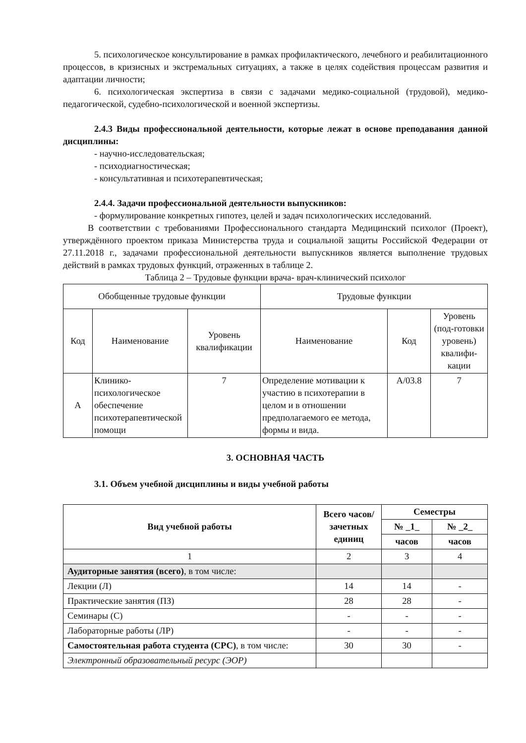5. психологическое консультирование в рамках профилактического, лечебного и реабилитационного процессов, в кризисных и экстремальных ситуациях, а также в целях содействия процессам развития и адаптации личности;
6. психологическая экспертиза в связи с задачами медико-социальной (трудовой), медико-педагогической, судебно-психологической и военной экспертизы.
2.4.3 Виды профессиональной деятельности, которые лежат в основе преподавания данной дисциплины:
- научно-исследовательская;
- психодиагностическая;
- консультативная и психотерапевтическая;
2.4.4. Задачи профессиональной деятельности выпускников:
- формулирование конкретных гипотез, целей и задач психологических исследований.
В соответствии с требованиями Профессионального стандарта Медицинский психолог (Проект), утверждённого проектом приказа Министерства труда и социальной защиты Российской Федерации от 27.11.2018 г., задачами профессиональной деятельности выпускников является выполнение трудовых действий в рамках трудовых функций, отраженных в таблице 2.
Таблица 2 – Трудовые функции врача- врач-клинический психолог
| Обобщенные трудовые функции | | | Трудовые функции | | |
| Код | Наименование | Уровень квалификации | Наименование | Код | Уровень (под-готовки уровень) квалифи-кации |
| А | Клинико-психологическое обеспечение психотерапевтической помощи | 7 | Определение мотивации к участию в психотерапии в целом и в отношении предполагаемого ее метода, формы и вида. | А/03.8 | 7 |
3. ОСНОВНАЯ ЧАСТЬ
3.1. Объем учебной дисциплины и виды учебной работы
| Вид учебной работы | Всего часов/ зачетных единиц | Семестры | |
| --- | --- | --- | --- |
| | | № _1_ | № _2_ |
| | | часов | часов |
| 1 | 2 | 3 | 4 |
| Аудиторные занятия (всего) , в том числе: | | | |
| Лекции (Л) | 14 | 14 | - |
| Практические занятия (ПЗ) | 28 | 28 | - |
| Семинары (С) | - | - | - |
| Лабораторные работы (ЛР) | - | - | - |
| Самостоятельная работа студента (СРС) , в том числе: | 30 | 30 | - |
| Электронный образовательный ресурс (ЭОР) | | | |